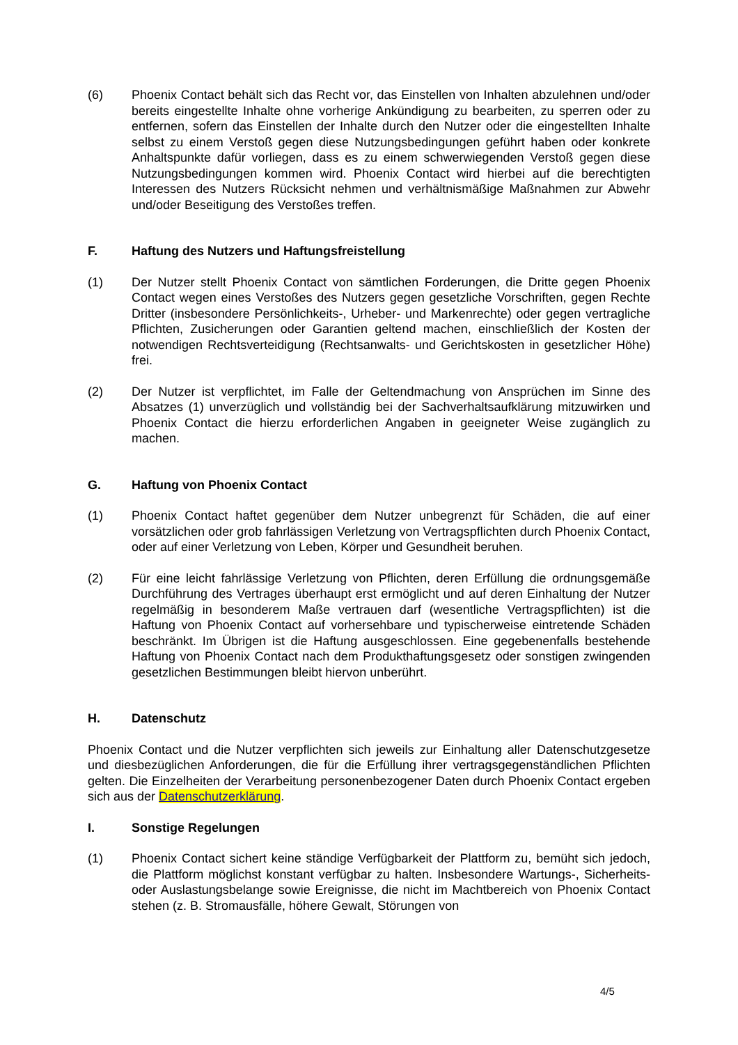(6) Phoenix Contact behält sich das Recht vor, das Einstellen von Inhalten abzulehnen und/oder bereits eingestellte Inhalte ohne vorherige Ankündigung zu bearbeiten, zu sperren oder zu entfernen, sofern das Einstellen der Inhalte durch den Nutzer oder die eingestellten Inhalte selbst zu einem Verstoß gegen diese Nutzungsbedingungen geführt haben oder konkrete Anhaltspunkte dafür vorliegen, dass es zu einem schwerwiegenden Verstoß gegen diese Nutzungsbedingungen kommen wird. Phoenix Contact wird hierbei auf die berechtigten Interessen des Nutzers Rücksicht nehmen und verhältnismäßige Maßnahmen zur Abwehr und/oder Beseitigung des Verstoßes treffen.
F. Haftung des Nutzers und Haftungsfreistellung
(1) Der Nutzer stellt Phoenix Contact von sämtlichen Forderungen, die Dritte gegen Phoenix Contact wegen eines Verstoßes des Nutzers gegen gesetzliche Vorschriften, gegen Rechte Dritter (insbesondere Persönlichkeits-, Urheber- und Markenrechte) oder gegen vertragliche Pflichten, Zusicherungen oder Garantien geltend machen, einschließlich der Kosten der notwendigen Rechtsverteidigung (Rechtsanwalts- und Gerichtskosten in gesetzlicher Höhe) frei.
(2) Der Nutzer ist verpflichtet, im Falle der Geltendmachung von Ansprüchen im Sinne des Absatzes (1) unverzüglich und vollständig bei der Sachverhaltsaufklärung mitzuwirken und Phoenix Contact die hierzu erforderlichen Angaben in geeigneter Weise zugänglich zu machen.
G. Haftung von Phoenix Contact
(1) Phoenix Contact haftet gegenüber dem Nutzer unbegrenzt für Schäden, die auf einer vorsätzlichen oder grob fahrlässigen Verletzung von Vertragspflichten durch Phoenix Contact, oder auf einer Verletzung von Leben, Körper und Gesundheit beruhen.
(2) Für eine leicht fahrlässige Verletzung von Pflichten, deren Erfüllung die ordnungsgemäße Durchführung des Vertrages überhaupt erst ermöglicht und auf deren Einhaltung der Nutzer regelmäßig in besonderem Maße vertrauen darf (wesentliche Vertragspflichten) ist die Haftung von Phoenix Contact auf vorhersehbare und typischerweise eintretende Schäden beschränkt. Im Übrigen ist die Haftung ausgeschlossen. Eine gegebenenfalls bestehende Haftung von Phoenix Contact nach dem Produkthaftungsgesetz oder sonstigen zwingenden gesetzlichen Bestimmungen bleibt hiervon unberührt.
H. Datenschutz
Phoenix Contact und die Nutzer verpflichten sich jeweils zur Einhaltung aller Datenschutzgesetze und diesbezüglichen Anforderungen, die für die Erfüllung ihrer vertragsgegenständlichen Pflichten gelten. Die Einzelheiten der Verarbeitung personenbezogener Daten durch Phoenix Contact ergeben sich aus der Datenschutzerklärung.
I. Sonstige Regelungen
(1) Phoenix Contact sichert keine ständige Verfügbarkeit der Plattform zu, bemüht sich jedoch, die Plattform möglichst konstant verfügbar zu halten. Insbesondere Wartungs-, Sicherheits- oder Auslastungsbelange sowie Ereignisse, die nicht im Machtbereich von Phoenix Contact stehen (z. B. Stromausfälle, höhere Gewalt, Störungen von
4/5